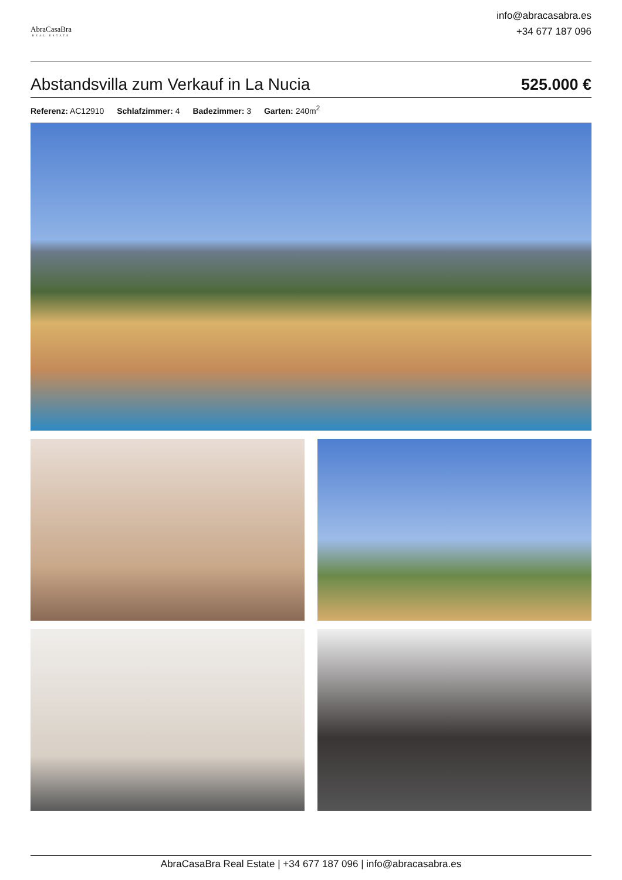AbraCasaBra
REAL ESTATE
info@abracasabra.es
+34 677 187 096
Abstandsvilla zum Verkauf in La Nucia
525.000 €
Referenz: AC12910 Schlafzimmer: 4 Badezimmer: 3 Garten: 240m<sup>2</sup>
AbraCasaBra Real Estate | +34 677 187 096 | info@abracasabra.es